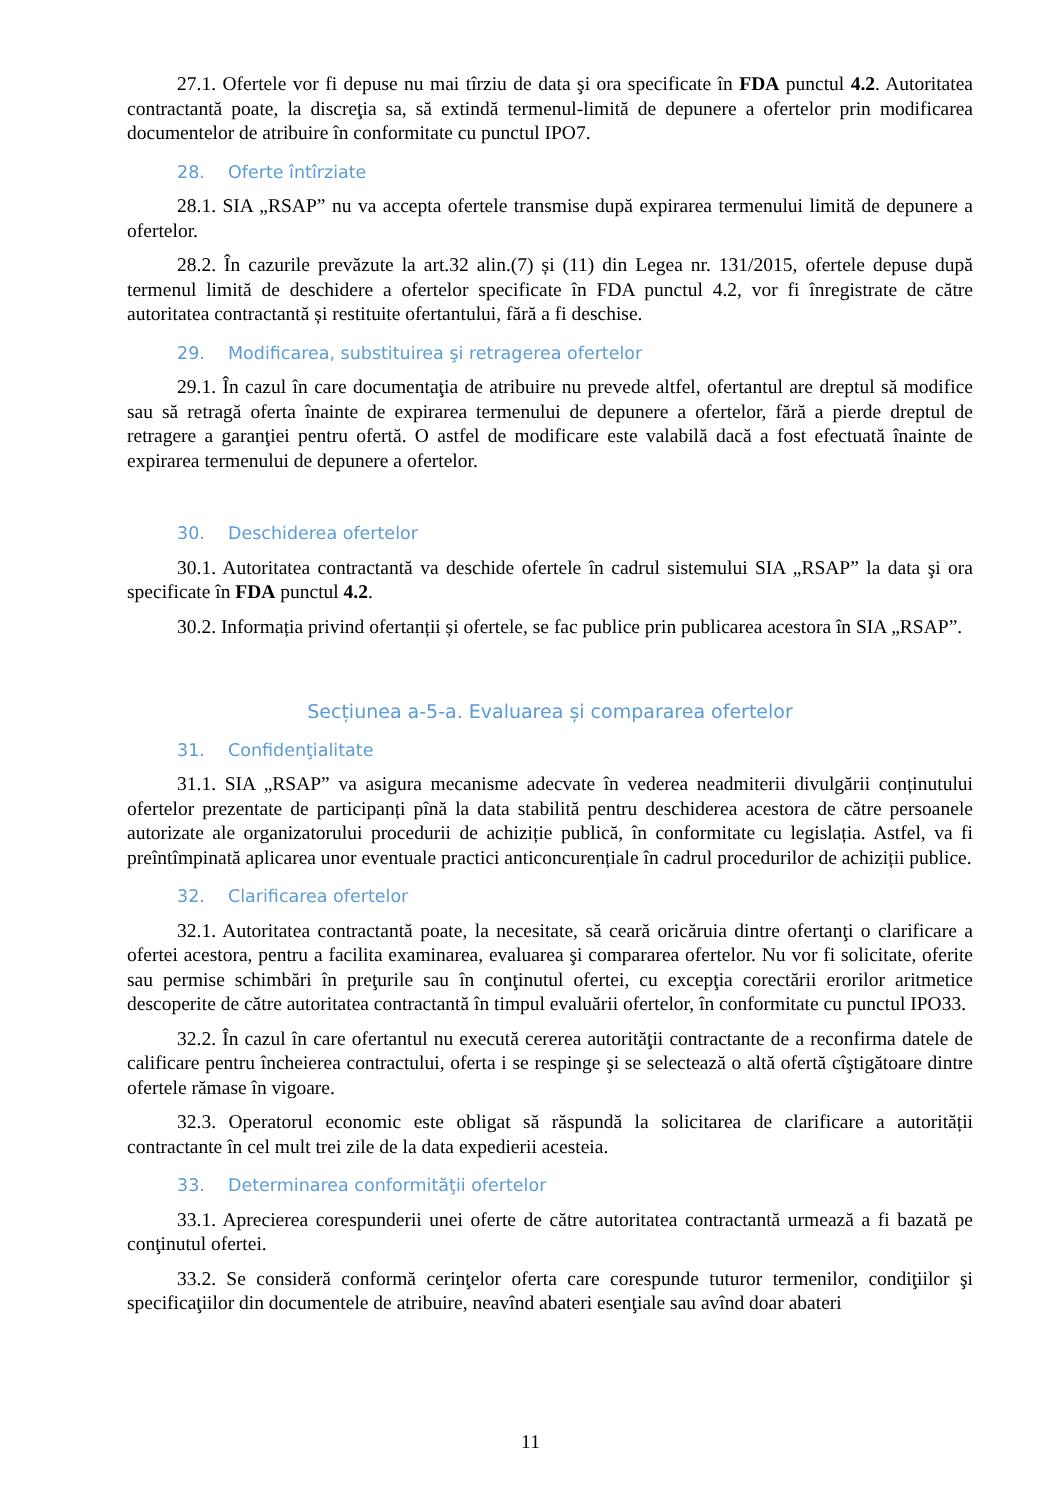27.1. Ofertele vor fi depuse nu mai tîrziu de data şi ora specificate în FDA punctul 4.2. Autoritatea contractantă poate, la discreţia sa, să extindă termenul-limită de depunere a ofertelor prin modificarea documentelor de atribuire în conformitate cu punctul IPO7.
28. Oferte întîrziate
28.1. SIA „RSAP” nu va accepta ofertele transmise după expirarea termenului limită de depunere a ofertelor.
28.2. În cazurile prevăzute la art.32 alin.(7) și (11) din Legea nr. 131/2015, ofertele depuse după termenul limită de deschidere a ofertelor specificate în FDA punctul 4.2, vor fi înregistrate de către autoritatea contractantă și restituite ofertantului, fără a fi deschise.
29. Modificarea, substituirea şi retragerea ofertelor
29.1. În cazul în care documentaţia de atribuire nu prevede altfel, ofertantul are dreptul să modifice sau să retragă oferta înainte de expirarea termenului de depunere a ofertelor, fără a pierde dreptul de retragere a garanţiei pentru ofertă. O astfel de modificare este valabilă dacă a fost efectuată înainte de expirarea termenului de depunere a ofertelor.
30. Deschiderea ofertelor
30.1. Autoritatea contractantă va deschide ofertele în cadrul sistemului SIA „RSAP” la data şi ora specificate în FDA punctul 4.2.
30.2. Informația privind ofertanții și ofertele, se fac publice prin publicarea acestora în SIA „RSAP”.
Secțiunea a-5-a. Evaluarea și compararea ofertelor
31. Confidenţialitate
31.1. SIA „RSAP” va asigura mecanisme adecvate în vederea neadmiterii divulgării conținutului ofertelor prezentate de participanți pînă la data stabilită pentru deschiderea acestora de către persoanele autorizate ale organizatorului procedurii de achiziție publică, în conformitate cu legislația. Astfel, va fi preîntîmpinată aplicarea unor eventuale practici anticoncurențiale în cadrul procedurilor de achiziții publice.
32. Clarificarea ofertelor
32.1. Autoritatea contractantă poate, la necesitate, să ceară oricăruia dintre ofertanţi o clarificare a ofertei acestora, pentru a facilita examinarea, evaluarea şi compararea ofertelor. Nu vor fi solicitate, oferite sau permise schimbări în preţurile sau în conţinutul ofertei, cu excepţia corectării erorilor aritmetice descoperite de către autoritatea contractantă în timpul evaluării ofertelor, în conformitate cu punctul IPO33.
32.2. În cazul în care ofertantul nu execută cererea autorităţii contractante de a reconfirma datele de calificare pentru încheierea contractului, oferta i se respinge şi se selectează o altă ofertă cîştigătoare dintre ofertele rămase în vigoare.
32.3. Operatorul economic este obligat să răspundă la solicitarea de clarificare a autorității contractante în cel mult trei zile de la data expedierii acesteia.
33. Determinarea conformităţii ofertelor
33.1. Aprecierea corespunderii unei oferte de către autoritatea contractantă urmează a fi bazată pe conţinutul ofertei.
33.2. Se consideră conformă cerinţelor oferta care corespunde tuturor termenilor, condiţiilor şi specificaţiilor din documentele de atribuire, neavînd abateri esenţiale sau avînd doar abateri
11